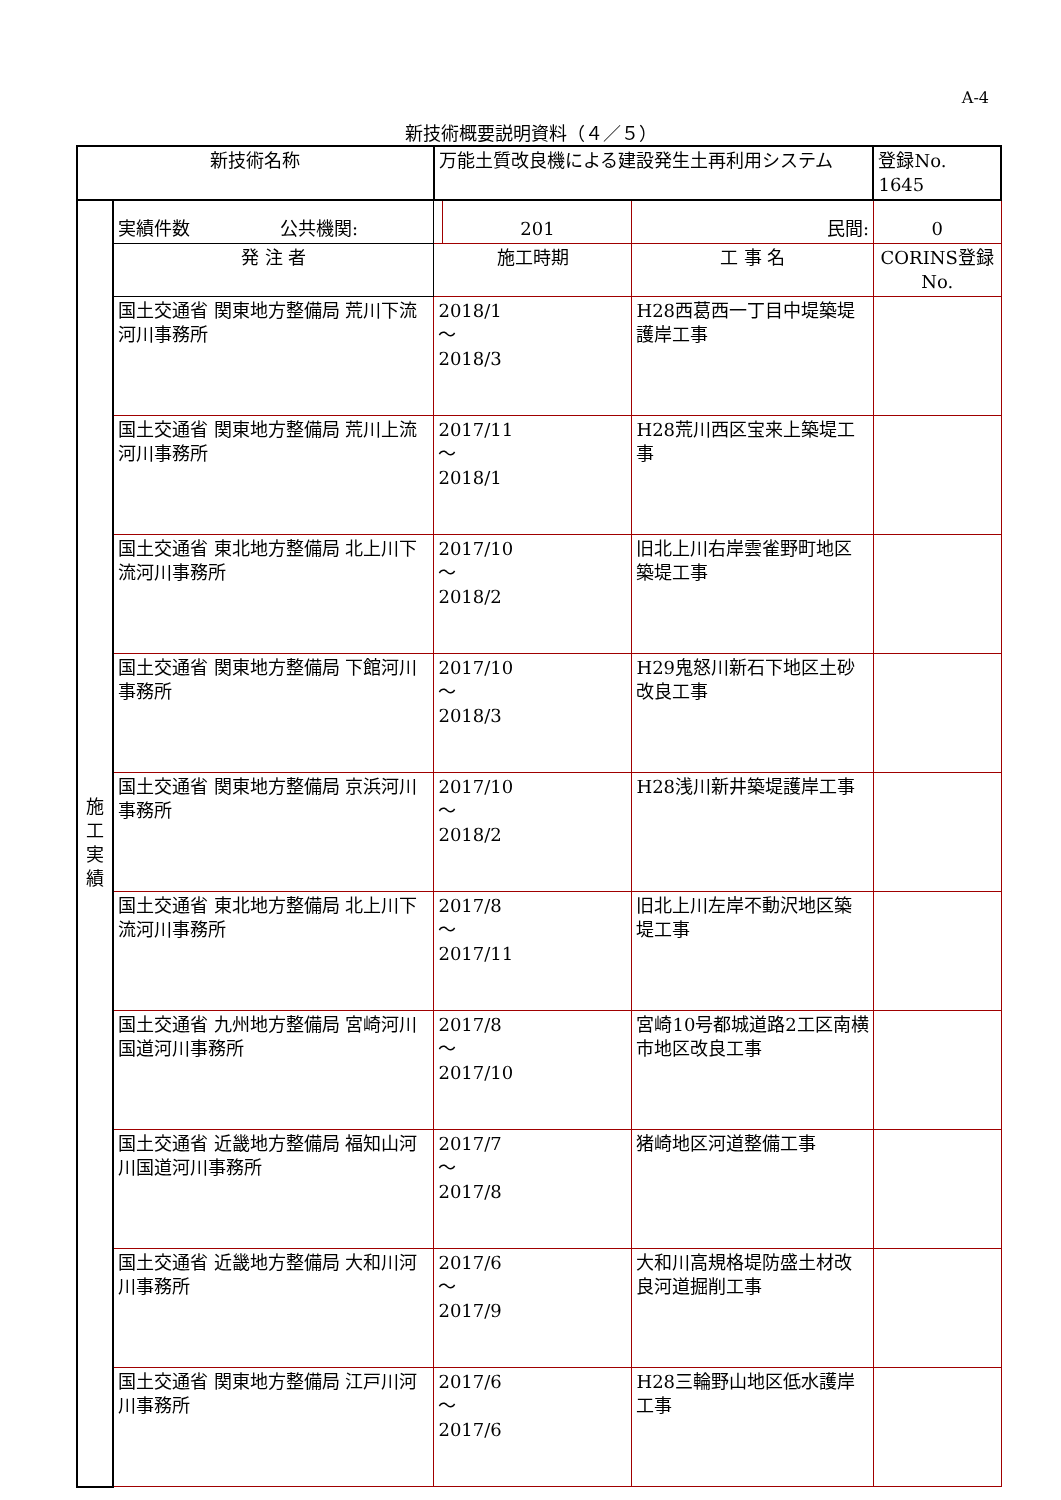A-4
新技術概要説明資料（４／５）
| 新技術名称 | | 万能土質改良機による建設発生土再利用システム | | | 登録No. 1645 |
| 施 工 実 績 | 実績件数 公共機関: | | 201 | 民間: | 0 |
| | 発 注 者 | 施工時期 | | 工 事 名 | CORINS登録No. |
| | 国土交通省 関東地方整備局 荒川下流河川事務所 | 2018/1 ～ 2018/3 | | H28西葛西一丁目中堤築堤護岸工事 | |
| | 国土交通省 関東地方整備局 荒川上流河川事務所 | 2017/11 ～ 2018/1 | | H28荒川西区宝来上築堤工事 | |
| | 国土交通省 東北地方整備局 北上川下流河川事務所 | 2017/10 ～ 2018/2 | | 旧北上川右岸雲雀野町地区築堤工事 | |
| | 国土交通省 関東地方整備局 下館河川事務所 | 2017/10 ～ 2018/3 | | H29鬼怒川新石下地区土砂改良工事 | |
| | 国土交通省 関東地方整備局 京浜河川事務所 | 2017/10 ～ 2018/2 | | H28浅川新井築堤護岸工事 | |
| | 国土交通省 東北地方整備局 北上川下流河川事務所 | 2017/8 ～ 2017/11 | | 旧北上川左岸不動沢地区築堤工事 | |
| | 国土交通省 九州地方整備局 宮崎河川国道河川事務所 | 2017/8 ～ 2017/10 | | 宮崎10号都城道路2工区南横市地区改良工事 | |
| | 国土交通省 近畿地方整備局 福知山河川国道河川事務所 | 2017/7 ～ 2017/8 | | 猪崎地区河道整備工事 | |
| | 国土交通省 近畿地方整備局 大和川河川事務所 | 2017/6 ～ 2017/9 | | 大和川高規格堤防盛土材改良河道掘削工事 | |
| | 国土交通省 関東地方整備局 江戸川河川事務所 | 2017/6 ～ 2017/6 | | H28三輪野山地区低水護岸工事 | |